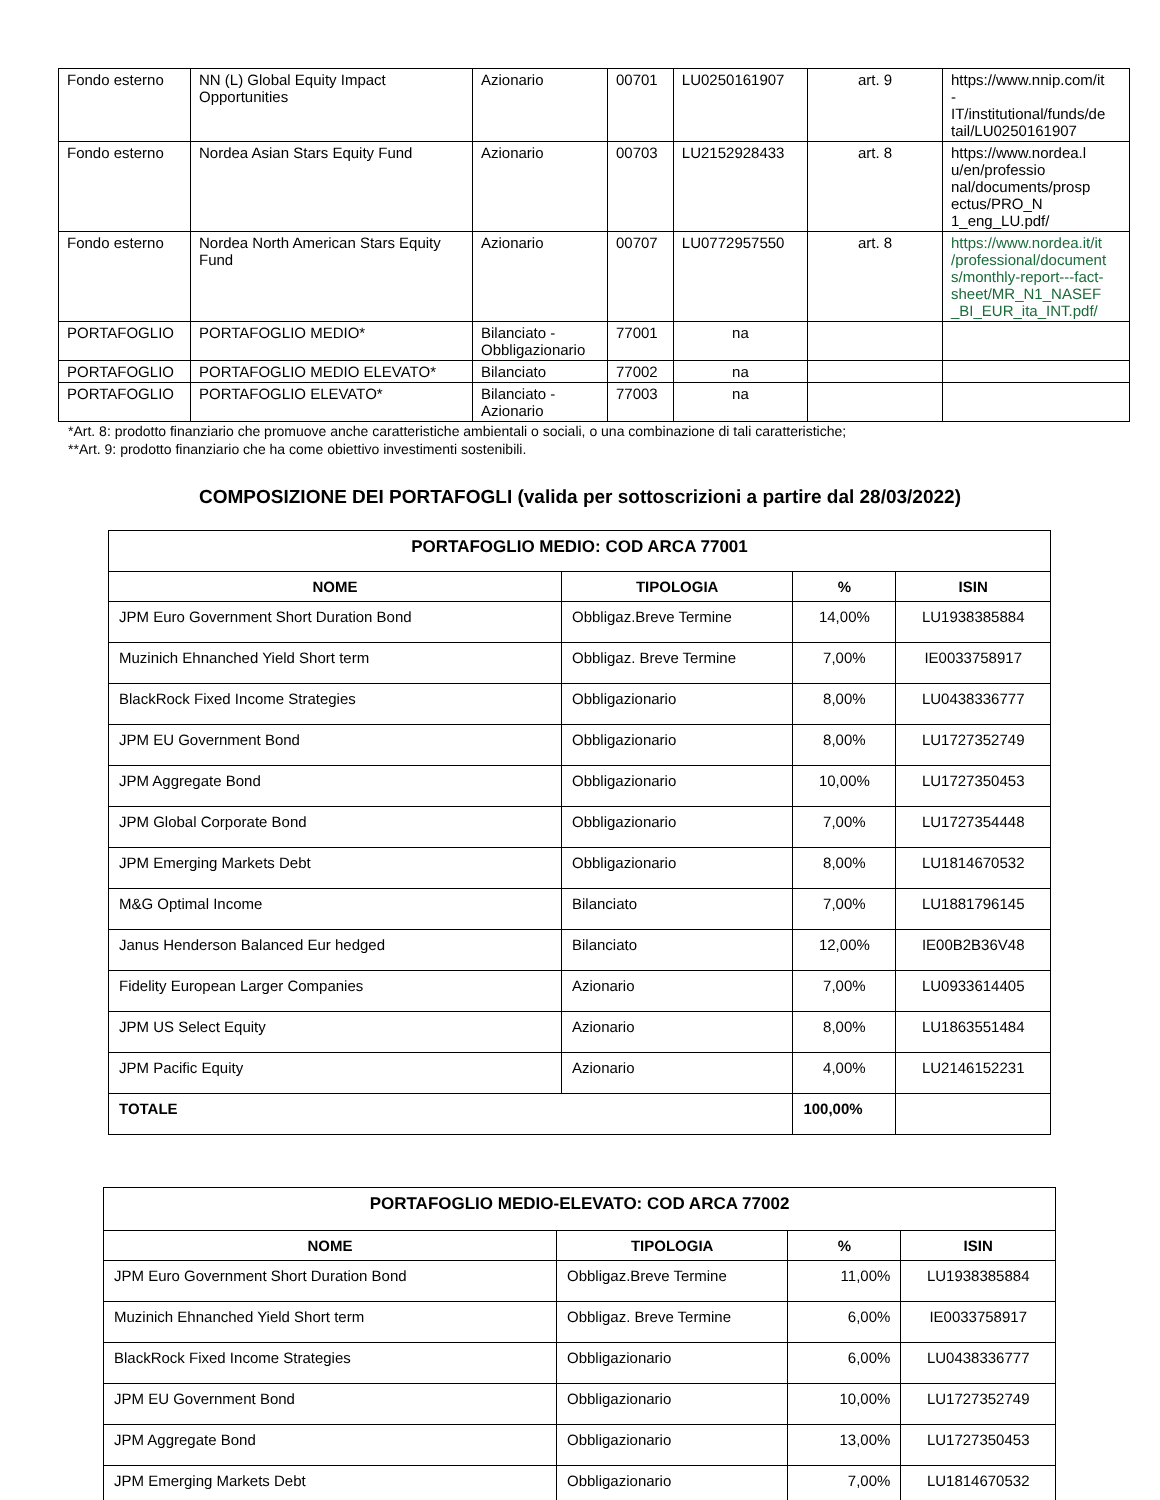| Fondo esterno | NN (L) Global Equity Impact Opportunities | Azionario | 00701 | LU0250161907 | art. 9 | https://www.nnip.com/it - IT/institutional/funds/de tail/LU0250161907 |
| Fondo esterno | Nordea Asian Stars Equity Fund | Azionario | 00703 | LU2152928433 | art. 8 | https://www.nordea.l u/en/professio nal/documents/prosp ectus/PRO_N 1_eng_LU.pdf/ |
| Fondo esterno | Nordea North American Stars Equity Fund | Azionario | 00707 | LU0772957550 | art. 8 | https://www.nordea.it/it /professional/document s/monthly-report---fact-sheet/MR_N1_NASEF _BI_EUR_ita_INT.pdf/ |
| PORTAFOGLIO | PORTAFOGLIO MEDIO* | Bilanciato - Obbligazionario | 77001 | na | | |
| PORTAFOGLIO | PORTAFOGLIO MEDIO ELEVATO* | Bilanciato | 77002 | na | | |
| PORTAFOGLIO | PORTAFOGLIO ELEVATO* | Bilanciato - Azionario | 77003 | na | | |
*Art. 8: prodotto finanziario che promuove anche caratteristiche ambientali o sociali, o una combinazione di tali caratteristiche;
**Art. 9: prodotto finanziario che ha come obiettivo investimenti sostenibili.
COMPOSIZIONE DEI PORTAFOGLI (valida per sottoscrizioni a partire dal 28/03/2022)
| PORTAFOGLIO MEDIO: COD ARCA 77001 | | | |
| --- | --- | --- | --- |
| NOME | TIPOLOGIA | % | ISIN |
| JPM Euro Government Short Duration Bond | Obbligaz.Breve Termine | 14,00% | LU1938385884 |
| Muzinich Ehnanched Yield Short term | Obbligaz. Breve Termine | 7,00% | IE0033758917 |
| BlackRock Fixed Income Strategies | Obbligazionario | 8,00% | LU0438336777 |
| JPM EU Government Bond | Obbligazionario | 8,00% | LU1727352749 |
| JPM Aggregate Bond | Obbligazionario | 10,00% | LU1727350453 |
| JPM Global Corporate Bond | Obbligazionario | 7,00% | LU1727354448 |
| JPM Emerging Markets Debt | Obbligazionario | 8,00% | LU1814670532 |
| M&G Optimal Income | Bilanciato | 7,00% | LU1881796145 |
| Janus Henderson Balanced Eur hedged | Bilanciato | 12,00% | IE00B2B36V48 |
| Fidelity European Larger Companies | Azionario | 7,00% | LU0933614405 |
| JPM US Select Equity | Azionario | 8,00% | LU1863551484 |
| JPM Pacific Equity | Azionario | 4,00% | LU2146152231 |
| TOTALE | | 100,00% | |
| PORTAFOGLIO MEDIO-ELEVATO: COD ARCA 77002 | | | |
| --- | --- | --- | --- |
| NOME | TIPOLOGIA | % | ISIN |
| JPM Euro Government Short Duration Bond | Obbligaz.Breve Termine | 11,00% | LU1938385884 |
| Muzinich Ehnanched Yield Short term | Obbligaz. Breve Termine | 6,00% | IE0033758917 |
| BlackRock Fixed Income Strategies | Obbligazionario | 6,00% | LU0438336777 |
| JPM EU Government Bond | Obbligazionario | 10,00% | LU1727352749 |
| JPM Aggregate Bond | Obbligazionario | 13,00% | LU1727350453 |
| JPM Emerging Markets Debt | Obbligazionario | 7,00% | LU1814670532 |